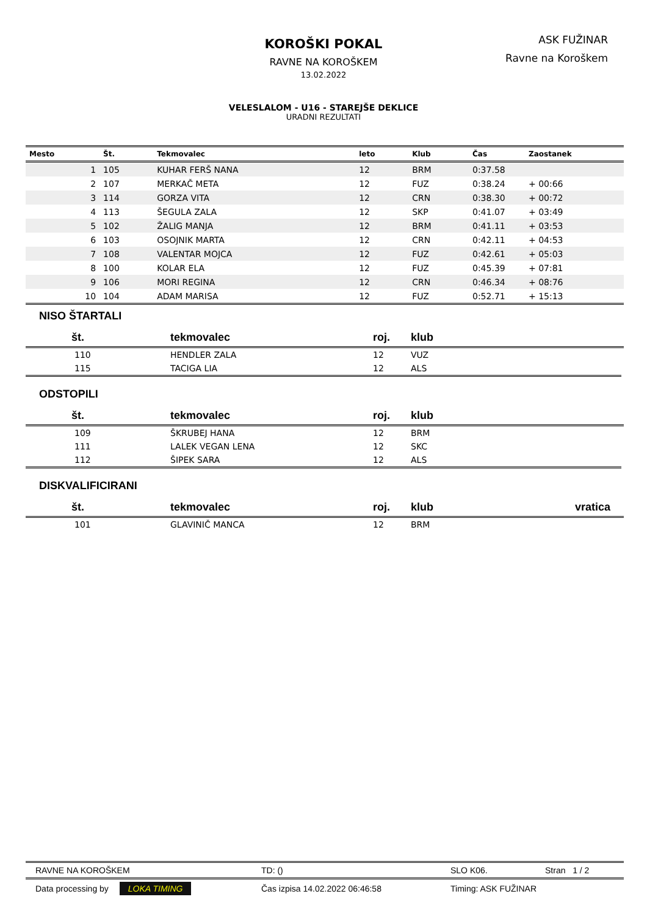KOROŠKI POKAL
RAVNE NA KOROŠKEM
13.02.2022
VELESLALOM - U16 - STAREJŠE DEKLICE
URADNI REZULTATI
ASK FUŽINAR
Ravne na Koroškem
| Mesto | Št. | Tekmovalec | leto | Klub | Čas | Zaostanek |
| --- | --- | --- | --- | --- | --- | --- |
| 1 | 105 | KUHAR FERŠ NANA | 12 | BRM | 0:37.58 | |
| 2 | 107 | MERKAČ META | 12 | FUZ | 0:38.24 | + 00:66 |
| 3 | 114 | GORZA VITA | 12 | CRN | 0:38.30 | + 00:72 |
| 4 | 113 | ŠEGULA ZALA | 12 | SKP | 0:41.07 | + 03:49 |
| 5 | 102 | ŽALIG MANJA | 12 | BRM | 0:41.11 | + 03:53 |
| 6 | 103 | OSOJNIK MARTA | 12 | CRN | 0:42.11 | + 04:53 |
| 7 | 108 | VALENTAR MOJCA | 12 | FUZ | 0:42.61 | + 05:03 |
| 8 | 100 | KOLAR ELA | 12 | FUZ | 0:45.39 | + 07:81 |
| 9 | 106 | MORI REGINA | 12 | CRN | 0:46.34 | + 08:76 |
| 10 | 104 | ADAM MARISA | 12 | FUZ | 0:52.71 | + 15:13 |
NISO ŠTARTALI
| št. | tekmovalec | roj. | klub |
| --- | --- | --- | --- |
| 110 | HENDLER ZALA | 12 | VUZ |
| 115 | TACIGA LIA | 12 | ALS |
ODSTOPILI
| št. | tekmovalec | roj. | klub |
| --- | --- | --- | --- |
| 109 | ŠKRUBEJ HANA | 12 | BRM |
| 111 | LALEK VEGAN LENA | 12 | SKC |
| 112 | ŠIPEK SARA | 12 | ALS |
DISKVALIFICIRANI
| št. | tekmovalec | roj. | klub | vratica |
| --- | --- | --- | --- | --- |
| 101 | GLAVINIČ MANCA | 12 | BRM | |
RAVNE NA KOROŠKEM TD: () SLO K06. Stran 1 / 2
Data processing by LOKA TIMING Čas izpisa 14.02.2022 06:46:58 Timing: ASK FUŽINAR